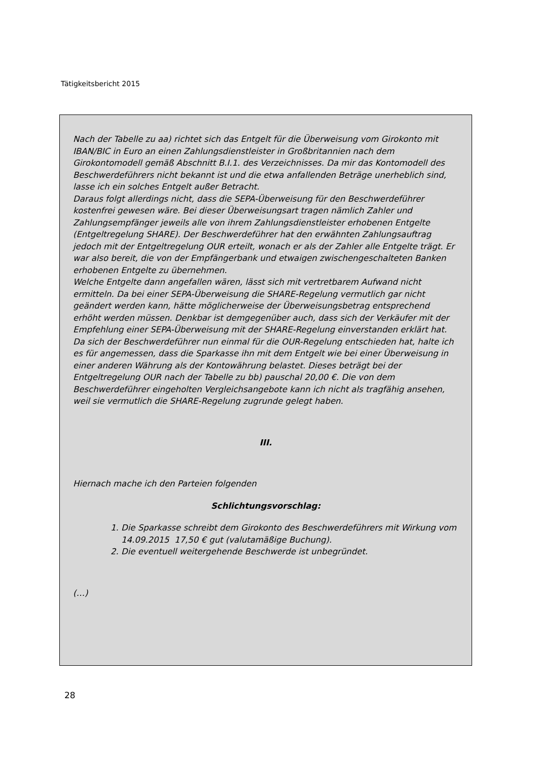Tätigkeitsbericht 2015
Nach der Tabelle zu aa) richtet sich das Entgelt für die Überweisung vom Girokonto mit IBAN/BIC in Euro an einen Zahlungsdienstleister in Großbritannien nach dem Girokontomodell gemäß Abschnitt B.I.1. des Verzeichnisses. Da mir das Kontomodell des Beschwerdeführers nicht bekannt ist und die etwa anfallenden Beträge unerheblich sind, lasse ich ein solches Entgelt außer Betracht.
Daraus folgt allerdings nicht, dass die SEPA-Überweisung für den Beschwerdeführer kostenfrei gewesen wäre. Bei dieser Überweisungsart tragen nämlich Zahler und Zahlungsempfänger jeweils alle von ihrem Zahlungsdienstleister erhobenen Entgelte (Entgeltregelung SHARE). Der Beschwerdeführer hat den erwähnten Zahlungsauftrag jedoch mit der Entgeltregelung OUR erteilt, wonach er als der Zahler alle Entgelte trägt. Er war also bereit, die von der Empfängerbank und etwaigen zwischengeschalteten Banken erhobenen Entgelte zu übernehmen.
Welche Entgelte dann angefallen wären, lässt sich mit vertretbarem Aufwand nicht ermitteln. Da bei einer SEPA-Überweisung die SHARE-Regelung vermutlich gar nicht geändert werden kann, hätte möglicherweise der Überweisungsbetrag entsprechend erhöht werden müssen. Denkbar ist demgegenüber auch, dass sich der Verkäufer mit der Empfehlung einer SEPA-Überweisung mit der SHARE-Regelung einverstanden erklärt hat. Da sich der Beschwerdeführer nun einmal für die OUR-Regelung entschieden hat, halte ich es für angemessen, dass die Sparkasse ihn mit dem Entgelt wie bei einer Überweisung in einer anderen Währung als der Kontowährung belastet. Dieses beträgt bei der Entgeltregelung OUR nach der Tabelle zu bb) pauschal 20,00 €. Die von dem Beschwerdeführer eingeholten Vergleichsangebote kann ich nicht als tragfähig ansehen, weil sie vermutlich die SHARE-Regelung zugrunde gelegt haben.
III.
Hiernach mache ich den Parteien folgenden
Schlichtungsvorschlag:
1. Die Sparkasse schreibt dem Girokonto des Beschwerdeführers mit Wirkung vom 14.09.2015 17,50 € gut (valutamäßige Buchung).
2. Die eventuell weitergehende Beschwerde ist unbegründet.
(…)
28